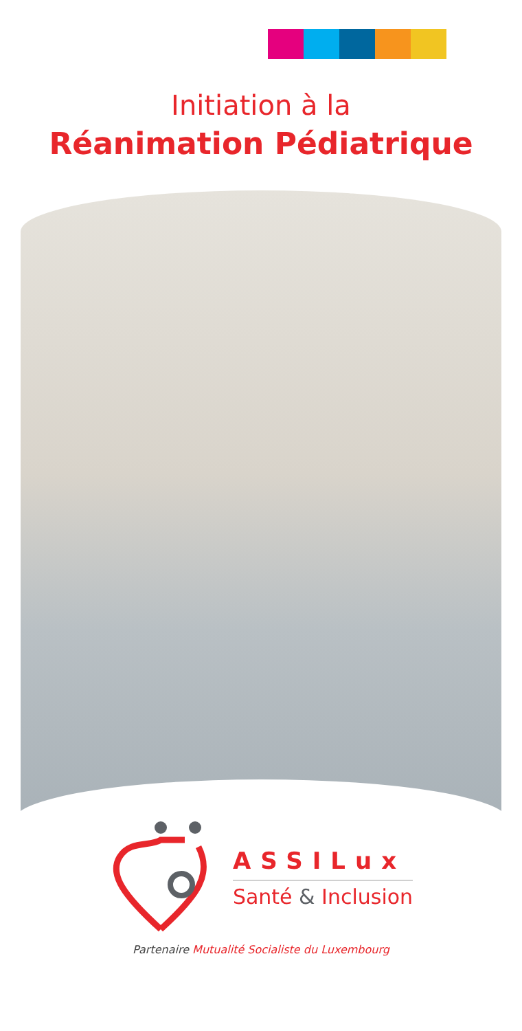Initiation à la
Réanimation Pédiatrique
ASSILux
Santé & Inclusion
Partenaire Mutualité Socialiste du Luxembourg